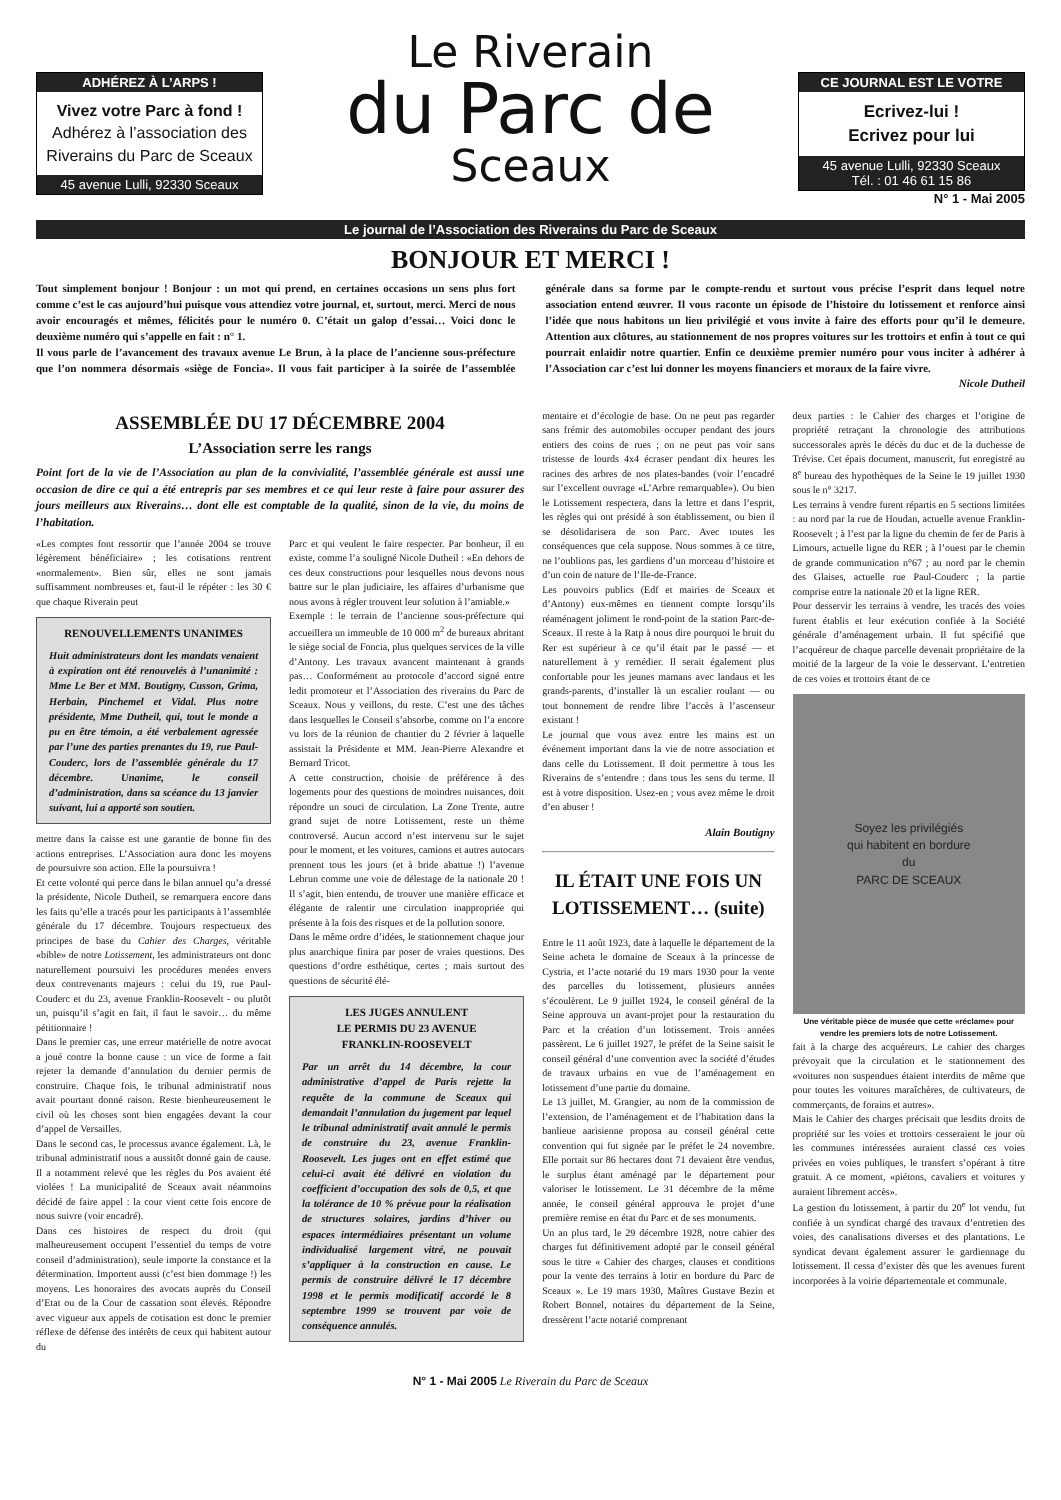ADHÉREZ À L’ARPS !
Vivez votre Parc à fond !
Adhérez à l’association des Riverains du Parc de Sceaux
45 avenue Lulli, 92330 Sceaux
Le Riverain
du Parc de
Sceaux
CE JOURNAL EST LE VOTRE
Ecrivez-lui !
Ecrivez pour lui
45 avenue Lulli, 92330 Sceaux
Tél. : 01 46 61 15 86
N° 1 - Mai 2005
Le journal de l’Association des Riverains du Parc de Sceaux
BONJOUR ET MERCI !
Tout simplement bonjour ! Bonjour : un mot qui prend, en certaines occasions un sens plus fort comme c’est le cas aujourd’hui puisque vous attendiez votre journal, et, surtout, merci. Merci de nous avoir encouragés et mêmes, félicités pour le numéro 0. C’était un galop d’essai… Voici donc le deuxième numéro qui s’appelle en fait : n° 1.
Il vous parle de l’avancement des travaux avenue Le Brun, à la place de l’ancienne sous-préfecture que l’on nommera désormais «siège de Foncia». Il vous fait participer à la soirée de l’assemblée générale dans sa forme par le compte-rendu et surtout vous précise l’esprit dans lequel notre association entend œuvrer. Il vous raconte un épisode de l’histoire du lotissement et renforce ainsi l’idée que nous habitons un lieu privilégié et vous invite à faire des efforts pour qu’il le demeure. Attention aux clôtures, au stationnement de nos propres voitures sur les trottoirs et enfin à tout ce qui pourrait enlaidir notre quartier. Enfin ce deuxième premier numéro pour vous inciter à adhérer à l’Association car c’est lui donner les moyens financiers et moraux de la faire vivre.
Nicole Dutheil
ASSEMBLÉE DU 17 DÉCEMBRE 2004
L’Association serre les rangs
Point fort de la vie de l’Association au plan de la convivialité, l’assemblée générale est aussi une occasion de dire ce qui a été entrepris par ses membres et ce qui leur reste à faire pour assurer des jours meilleurs aux Riverains… dont elle est comptable de la qualité, sinon de la vie, du moins de l’habitation.
«Les comptes font ressortir que l’année 2004 se trouve légèrement bénéficiaire» ; les cotisations rentrent «normalement». Bien sûr, elles ne sont jamais suffisamment nombreuses et, faut-il le répéter : les 30 € que chaque Riverain peut
RENOUVELLEMENTS UNANIMES
Huit administrateurs dont les mandats venaient à expiration ont été renouvelés à l’unanimité : Mme Le Ber et MM. Boutigny, Cusson, Grima, Herbain, Pinchemel et Vidal. Plus notre présidente, Mme Dutheil, qui, tout le monde a pu en être témoin, a été verbalement agressée par l’une des parties prenantes du 19, rue Paul-Couderc, lors de l’assemblée générale du 17 décembre. Unanime, le conseil d’administration, dans sa scéance du 13 janvier suivant, lui a apporté son soutien.
mettre dans la caisse est une garantie de bonne fin des actions entreprises. L’Association aura donc les moyens de poursuivre son action. Elle la poursuivra !
Et cette volonté qui perce dans le bilan annuel qu’a dressé la présidente, Nicole Dutheil, se remarquera encore dans les faits qu’elle a tracés pour les participants à l’assemblée générale du 17 décembre. Toujours respectueux des principes de base du Cahier des Charges, véritable «bible» de notre Lotissement, les administrateurs ont donc naturellement poursuivi les procédures menées envers deux contrevenants majeurs : celui du 19, rue Paul-Couderc et du 23, avenue Franklin-Roosevelt - ou plutôt un, puisqu’il s’agit en fait, il faut le savoir… du même pétitionnaire !
Dans le premier cas, une erreur matérielle de notre avocat a joué contre la bonne cause : un vice de forme a fait rejeter la demande d’annulation du dernier permis de construire. Chaque fois, le tribunal administratif nous avait pourtant donné raison. Reste bienheureusement le civil où les choses sont bien engagées devant la cour d’appel de Versailles.
Dans le second cas, le processus avance également. Là, le tribunal administratif nous a aussitôt donné gain de cause. Il a notamment relevé que les règles du Pos avaient été violées ! La municipalité de Sceaux avait néanmoins décidé de faire appel : la cour vient cette fois encore de nous suivre (voir encadré).
Dans ces histoires de respect du droit (qui malheureusement occupent l’essentiel du temps de votre conseil d’administration), seule importe la constance et la détermination. Importent aussi (c’est bien dommage !) les moyens. Les honoraires des avocats auprès du Conseil d’Etat ou de la Cour de cassation sont élevés. Répondre avec vigueur aux appels de cotisation est donc le premier réflexe de défense des intérêts de ceux qui habitent autour du
Parc et qui veulent le faire respecter. Par bonheur, il en existe, comme l’a souligné Nicole Dutheil : «En dehors de ces deux constructions pour lesquelles nous devons nous battre sur le plan judiciaire, les affaires d’urbanisme que nous avons à régler trouvent leur solution à l’amiable.»
Exemple : le terrain de l’ancienne sous-préfecture qui accueillera un immeuble de 10 000 m<sup>2</sup> de bureaux abritant le siège social de Foncia, plus quelques services de la ville d’Antony. Les travaux avancent maintenant à grands pas… Conformément au protocole d’accord signé entre ledit promoteur et l’Association des riverains du Parc de Sceaux. Nous y veillons, du reste. C’est une des tâches dans lesquelles le Conseil s’absorbe, comme on l’a encore vu lors de la réunion de chantier du 2 février à laquelle assistait la Présidente et MM. Jean-Pierre Alexandre et Bernard Tricot.
A cette construction, choisie de préférence à des logements pour des questions de moindres nuisances, doit répondre un souci de circulation. La Zone Trente, autre grand sujet de notre Lotissement, reste un thème controversé. Aucun accord n’est intervenu sur le sujet pour le moment, et les voitures, camions et autres autocars prennent tous les jours (et à bride abattue !) l’avenue Lebrun comme une voie de délestage de la nationale 20 ! Il s’agit, bien entendu, de trouver une manière efficace et élégante de ralentir une circulation inappropriée qui présente à la fois des risques et de la pollution sonore.
Dans le même ordre d’idées, le stationnement chaque jour plus anarchique finira par poser de vraies questions. Des questions d’ordre esthétique, certes ; mais surtout des questions de sécurité élé-
LES JUGES ANNULENT
LE PERMIS DU 23 AVENUE
FRANKLIN-ROOSEVELT
Par un arrêt du 14 décembre, la cour administrative d’appel de Paris rejette la requête de la commune de Sceaux qui demandait l’annulation du jugement par lequel le tribunal administratif avait annulé le permis de construire du 23, avenue Franklin-Roosevelt. Les juges ont en effet estimé que celui-ci avait été délivré en violation du coefficient d’occupation des sols de 0,5, et que la tolérance de 10 % prévue pour la réalisation de structures solaires, jardins d’hiver ou espaces intermédiaires présentant un volume individualisé largement vitré, ne pouvait s’appliquer à la construction en cause. Le permis de construire délivré le 17 décembre 1998 et le permis modificatif accordé le 8 septembre 1999 se trouvent par voie de conséquence annulés.
mentaire et d’écologie de base. On ne peut pas regarder sans frémir des automobiles occuper pendant des jours entiers des coins de rues ; on ne peut pas voir sans tristesse de lourds 4x4 écraser pendant dix heures les racines des arbres de nos plates-bandes (voir l’encadré sur l’excellent ouvrage «L’Arbre remarquable»). Ou bien le Lotissement respectera, dans la lettre et dans l’esprit, les règles qui ont présidé à son établissement, ou bien il se désolidarisera de son Parc. Avec toutes les conséquences que cela suppose. Nous sommes à ce titre, ne l’oublions pas, les gardiens d’un morceau d’histoire et d’un coin de nature de l’Ile-de-France.
Les pouvoirs publics (Edf et mairies de Sceaux et d’Antony) eux-mêmes en tiennent compte lorsqu’ils réaménagent joliment le rond-point de la station Parc-de-Sceaux. Il reste à la Ratp à nous dire pourquoi le bruit du Rer est supérieur à ce qu’il était par le passé — et naturellement à y remédier. Il serait également plus confortable pour les jeunes mamans avec landaus et les grands-parents, d’installer là un escalier roulant — ou tout bonnement de rendre libre l’accès à l’ascenseur existant !
Le journal que vous avez entre les mains est un événement important dans la vie de notre association et dans celle du Lotissement. Il doit permettre à tous les Riverains de s’entendre : dans tous les sens du terme. Il est à votre disposition. Usez-en ; vous avez même le droit d’en abuser !
Alain Boutigny
IL ÉTAIT UNE FOIS UN LOTISSEMENT… (suite)
Entre le 11 août 1923, date à laquelle le département de la Seine acheta le domaine de Sceaux à la princesse de Cystria, et l’acte notarié du 19 mars 1930 pour la vente des parcelles du lotissement, plusieurs années s’écoulèrent. Le 9 juillet 1924, le conseil général de la Seine approuva un avant-projet pour la restauration du Parc et la création d’un lotissement. Trois années passèrent. Le 6 juillet 1927, le préfet de la Seine saisit le conseil général d’une convention avec la société d’études de travaux urbains en vue de l’aménagement en lotissement d’une partie du domaine.
Le 13 juillet, M. Grangier, au nom de la commission de l’extension, de l’aménagement et de l’habitation dans la banlieue aarisienne proposa au conseil général cette convention qui fut signée par le préfet le 24 novembre. Elle portait sur 86 hectares dont 71 devaient être vendus, le surplus étant aménagé par le département pour valoriser le lotissement. Le 31 décembre de la même année, le conseil général approuva le projet d’une première remise en état du Parc et de ses monuments.
Un an plus tard, le 29 décembre 1928, notre cahier des charges fut définitivement adopté par le conseil général sous le titre « Cahier des charges, clauses et conditions pour la vente des terrains à lotir en bordure du Parc de Sceaux ». Le 19 mars 1930, Maîtres Gustave Bezin et Robert Bonnel, notaires du département de la Seine, dressèrent l’acte notarié comprenant
deux parties : le Cahier des charges et l’origine de propriété retraçant la chronologie des attributions successorales après le décès du duc et de la duchesse de Trévise. Cet épais document, manuscrit, fut enregistré au 8<sup>e</sup> bureau des hypothèques de la Seine le 19 juillet 1930 sous le n° 3217.
Les terrains à vendre furent répartis en 5 sections limitées : au nord par la rue de Houdan, actuelle avenue Franklin-Roosevelt ; à l’est par la ligne du chemin de fer de Paris à Limours, actuelle ligne du RER ; à l’ouest par le chemin de grande communication n°67 ; au nord par le chemin des Glaises, actuelle rue Paul-Couderc ; la partie comprise entre la nationale 20 et la ligne RER.
Pour desservir les terrains à vendre, les tracés des voies furent établis et leur exécution confiée à la Société générale d’aménagement urbain. Il fut spécifié que l’acquéreur de chaque parcelle devenait propriétaire de la moitié de la largeur de la voie le desservant. L’entretien de ces voies et trottoirs étant de ce
Soyez les privilégiés
qui habitent en bordure
du
PARC DE SCEAUX
Une véritable pièce de musée que cette «réclame» pour vendre les premiers lots de notre Lotissement.
fait à la charge des acquéreurs. Le cahier des charges prévoyait que la circulation et le stationnement des «voitures non suspendues étaient interdits de même que pour toutes les voitures maraîchères, de cultivateurs, de commerçants, de forains et autres».
Mais le Cahier des charges précisait que lesdits droits de propriété sur les voies et trottoirs cesseraient le jour où les communes intéressées auraient classé ces voies privées en voies publiques, le transfert s’opérant à titre gratuit. A ce moment, «piétons, cavaliers et voitures y auraient librement accès».
La gestion du lotissement, à partir du 20<sup>e</sup> lot vendu, fut confiée à un syndicat chargé des travaux d’entretien des voies, des canalisations diverses et des plantations. Le syndicat devant également assurer le gardiennage du lotissement. Il cessa d’exister dès que les avenues furent incorporées à la voirie départementale et communale.
N° 1 - Mai 2005 Le Riverain du Parc de Sceaux